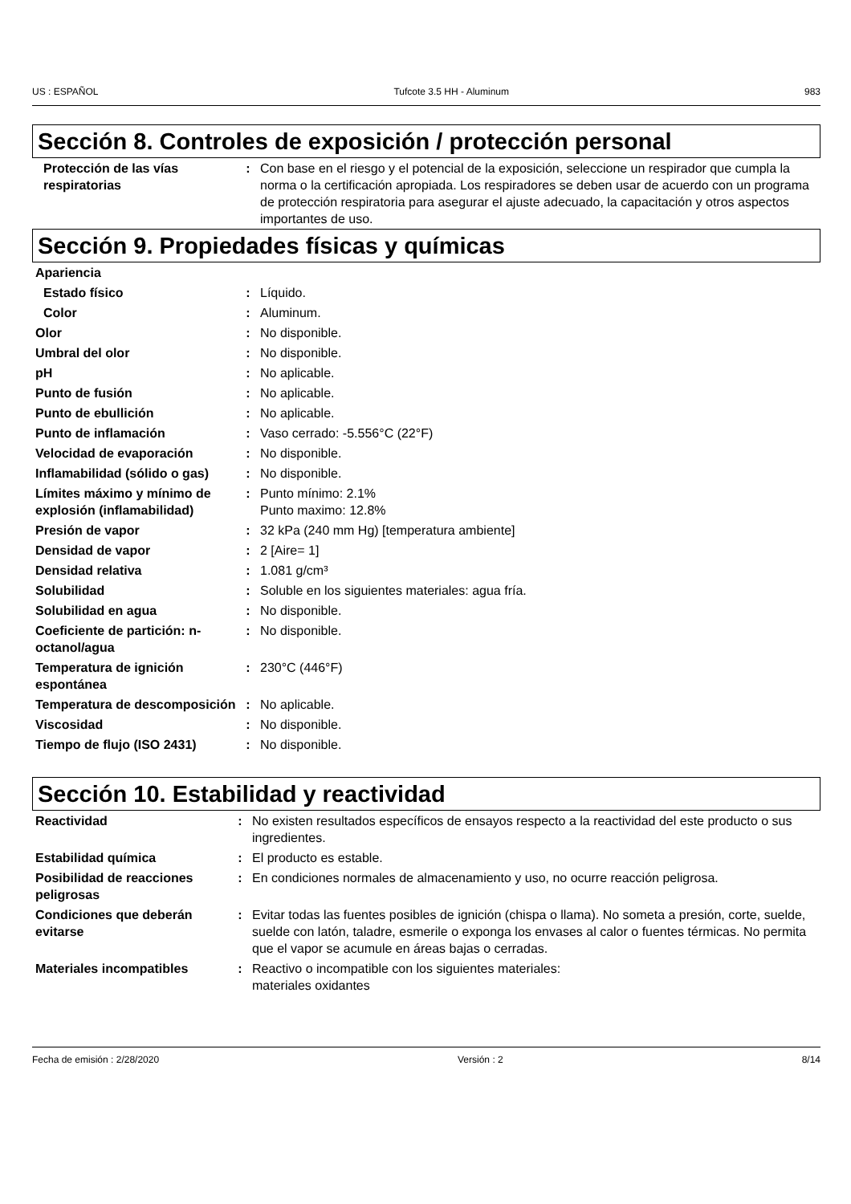US : ESPAÑOL Tufcote 3.5 HH - Aluminum 983
Sección 8. Controles de exposición / protección personal
| Protección de las vías respiratorias | : | Con base en el riesgo y el potencial de la exposición, seleccione un respirador que cumpla la norma o la certificación apropiada. Los respiradores se deben usar de acuerdo con un programa de protección respiratoria para asegurar el ajuste adecuado, la capacitación y otros aspectos importantes de uso. |
Sección 9. Propiedades físicas y químicas
| Apariencia | | |
| Estado físico | : | Líquido. |
| Color | : | Aluminum. |
| Olor | : | No disponible. |
| Umbral del olor | : | No disponible. |
| pH | : | No aplicable. |
| Punto de fusión | : | No aplicable. |
| Punto de ebullición | : | No aplicable. |
| Punto de inflamación | : | Vaso cerrado: -5.556°C (22°F) |
| Velocidad de evaporación | : | No disponible. |
| Inflamabilidad (sólido o gas) | : | No disponible. |
| Límites máximo y mínimo de explosión (inflamabilidad) | : | Punto mínimo: 2.1% Punto maximo: 12.8% |
| Presión de vapor | : | 32 kPa (240 mm Hg) [temperatura ambiente] |
| Densidad de vapor | : | 2 [Aire= 1] |
| Densidad relativa | : | 1.081 g/cm³ |
| Solubilidad | : | Soluble en los siguientes materiales: agua fría. |
| Solubilidad en agua | : | No disponible. |
| Coeficiente de partición: n-octanol/agua | : | No disponible. |
| Temperatura de ignición espontánea | : | 230°C (446°F) |
| Temperatura de descomposición | : | No aplicable. |
| Viscosidad | : | No disponible. |
| Tiempo de flujo (ISO 2431) | : | No disponible. |
Sección 10. Estabilidad y reactividad
| Reactividad | : | No existen resultados específicos de ensayos respecto a la reactividad del este producto o sus ingredientes. |
| Estabilidad química | : | El producto es estable. |
| Posibilidad de reacciones peligrosas | : | En condiciones normales de almacenamiento y uso, no ocurre reacción peligrosa. |
| Condiciones que deberán evitarse | : | Evitar todas las fuentes posibles de ignición (chispa o llama). No someta a presión, corte, suelde, suelde con latón, taladre, esmerile o exponga los envases al calor o fuentes térmicas. No permita que el vapor se acumule en áreas bajas o cerradas. |
| Materiales incompatibles | : | Reactivo o incompatible con los siguientes materiales: materiales oxidantes |
Fecha de emisión : 2/28/2020 Versión : 2 8/14